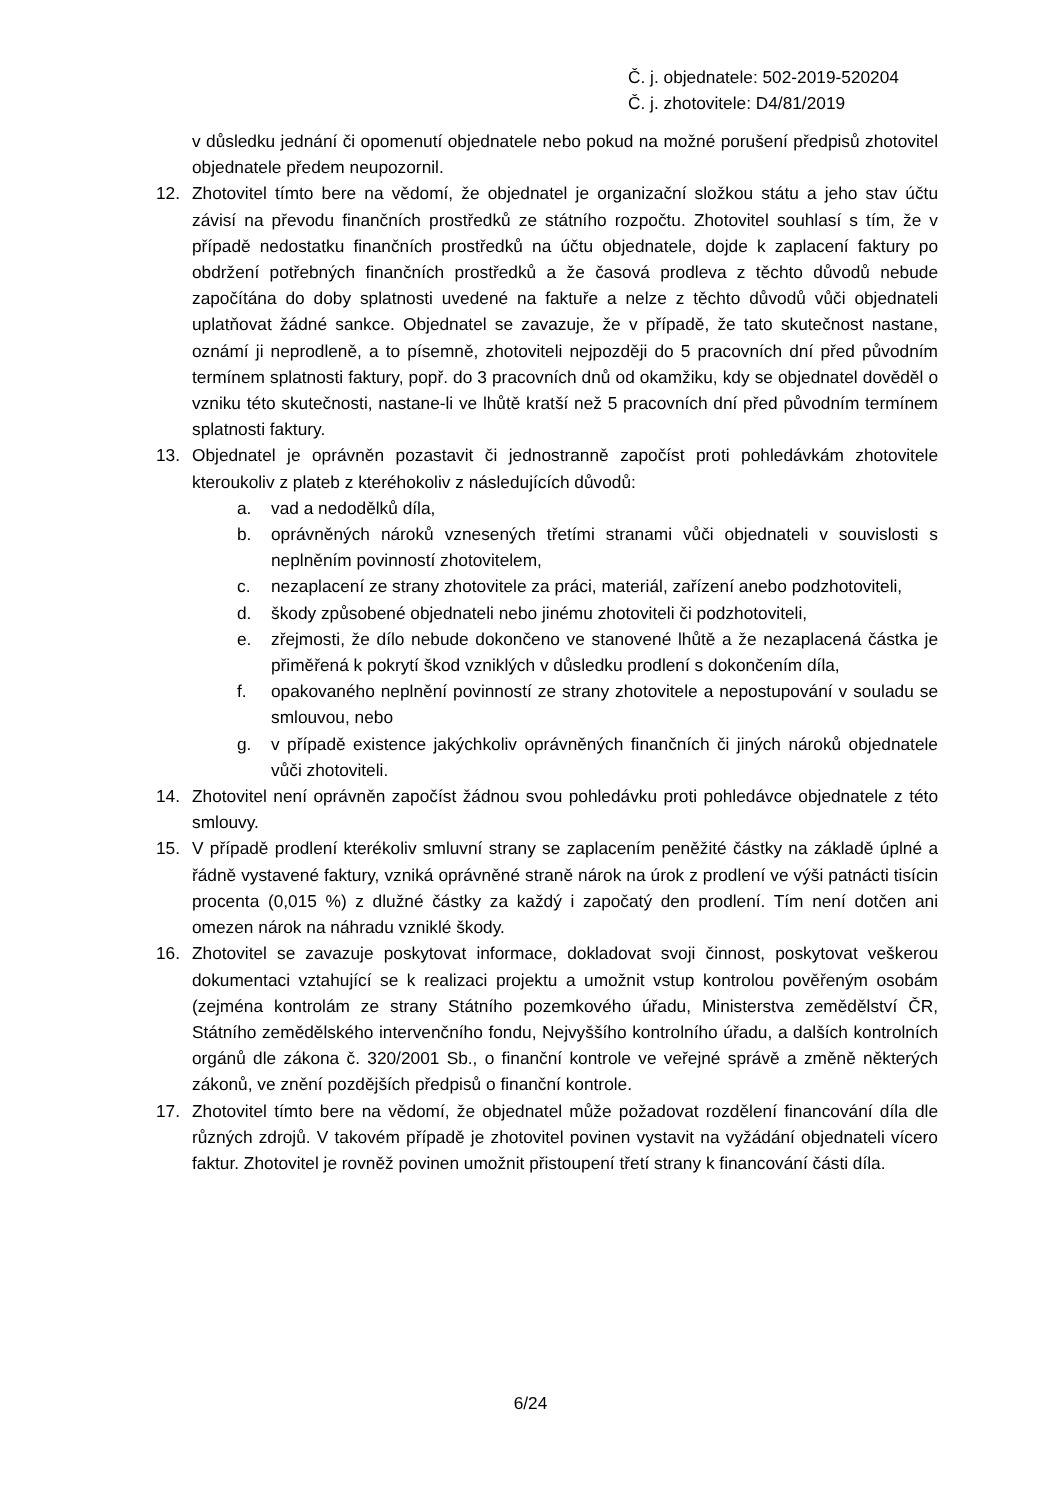Č. j. objednatele: 502-2019-520204
Č. j. zhotovitele: D4/81/2019
v důsledku jednání či opomenutí objednatele nebo pokud na možné porušení předpisů zhotovitel objednatele předem neupozornil.
12. Zhotovitel tímto bere na vědomí, že objednatel je organizační složkou státu a jeho stav účtu závisí na převodu finančních prostředků ze státního rozpočtu. Zhotovitel souhlasí s tím, že v případě nedostatku finančních prostředků na účtu objednatele, dojde k zaplacení faktury po obdržení potřebných finančních prostředků a že časová prodleva z těchto důvodů nebude započítána do doby splatnosti uvedené na faktuře a nelze z těchto důvodů vůči objednateli uplatňovat žádné sankce. Objednatel se zavazuje, že v případě, že tato skutečnost nastane, oznámí ji neprodleně, a to písemně, zhotoviteli nejpozději do 5 pracovních dní před původním termínem splatnosti faktury, popř. do 3 pracovních dnů od okamžiku, kdy se objednatel dověděl o vzniku této skutečnosti, nastane-li ve lhůtě kratší než 5 pracovních dní před původním termínem splatnosti faktury.
13. Objednatel je oprávněn pozastavit či jednostranně započíst proti pohledávkám zhotovitele kteroukoliv z plateb z kteréhokoliv z následujících důvodů:
a. vad a nedodělků díla,
b. oprávněných nároků vznesených třetími stranami vůči objednateli v souvislosti s neplněním povinností zhotovitelem,
c. nezaplacení ze strany zhotovitele za práci, materiál, zařízení anebo podzhotoviteli,
d. škody způsobené objednateli nebo jinému zhotoviteli či podzhotoviteli,
e. zřejmosti, že dílo nebude dokončeno ve stanovené lhůtě a že nezaplacená částka je přiměřená k pokrytí škod vzniklých v důsledku prodlení s dokončením díla,
f. opakovaného neplnění povinností ze strany zhotovitele a nepostupování v souladu se smlouvou, nebo
g. v případě existence jakýchkoliv oprávněných finančních či jiných nároků objednatele vůči zhotoviteli.
14. Zhotovitel není oprávněn započíst žádnou svou pohledávku proti pohledávce objednatele z této smlouvy.
15. V případě prodlení kterékoliv smluvní strany se zaplacením peněžité částky na základě úplné a řádně vystavené faktury, vzniká oprávněné straně nárok na úrok z prodlení ve výši patnácti tisícin procenta (0,015 %) z dlužné částky za každý i započatý den prodlení. Tím není dotčen ani omezen nárok na náhradu vzniklé škody.
16. Zhotovitel se zavazuje poskytovat informace, dokladovat svoji činnost, poskytovat veškerou dokumentaci vztahující se k realizaci projektu a umožnit vstup kontrolou pověřeným osobám (zejména kontrolám ze strany Státního pozemkového úřadu, Ministerstva zemědělství ČR, Státního zemědělského intervenčního fondu, Nejvyššího kontrolního úřadu, a dalších kontrolních orgánů dle zákona č. 320/2001 Sb., o finanční kontrole ve veřejné správě a změně některých zákonů, ve znění pozdějších předpisů o finanční kontrole.
17. Zhotovitel tímto bere na vědomí, že objednatel může požadovat rozdělení financování díla dle různých zdrojů. V takovém případě je zhotovitel povinen vystavit na vyžádání objednateli vícero faktur. Zhotovitel je rovněž povinen umožnit přistoupení třetí strany k financování části díla.
6/24